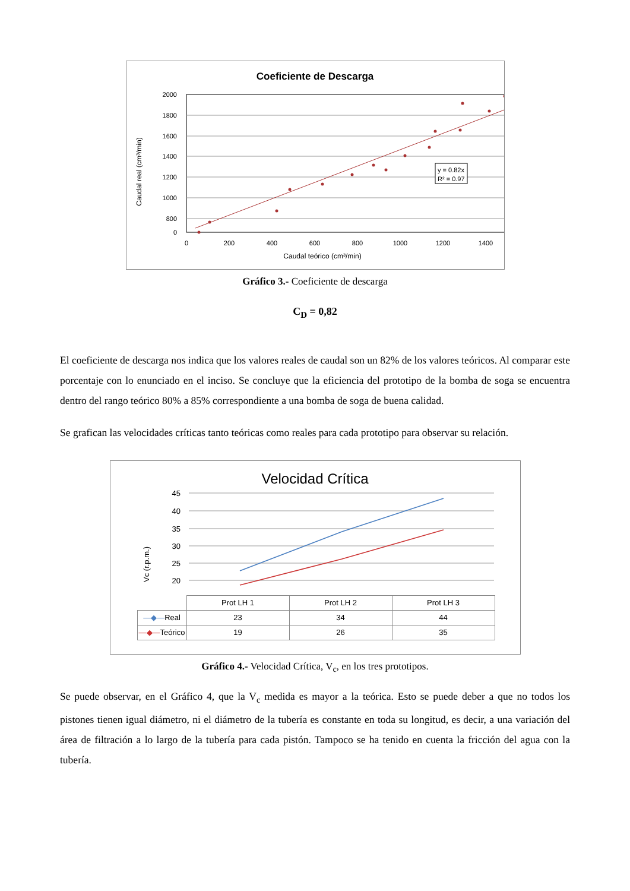Coeficiente de Descarga
y = 0.82x
R² = 0.97
2000
1800
1600
1400
1200
1000
800
0
0
200
400
600
800
1000
1200
1400
Caudal teórico (cm³/min)
Caudal real (cm³/min)
Gráfico 3.- Coeficiente de descarga
C<sub>D</sub> = 0,82
El coeficiente de descarga nos indica que los valores reales de caudal son un 82% de los valores teóricos. Al comparar este porcentaje con lo enunciado en el inciso. Se concluye que la eficiencia del prototipo de la bomba de soga se encuentra dentro del rango teórico 80% a 85% correspondiente a una bomba de soga de buena calidad.
Se grafican las velocidades críticas tanto teóricas como reales para cada prototipo para observar su relación.
Velocidad Crítica
45
40
35
30
25
20
Vc (r.p.m.)
| | Prot LH 1 | Prot LH 2 | Prot LH 3 |
| —◆— Real | 23 | 34 | 44 |
| —◆— Teórico | 19 | 26 | 35 |
Gráfico 4.- Velocidad Crítica, V<sub>c</sub>, en los tres prototipos.
Se puede observar, en el Gráfico 4, que la V<sub>c</sub> medida es mayor a la teórica. Esto se puede deber a que no todos los pistones tienen igual diámetro, ni el diámetro de la tubería es constante en toda su longitud, es decir, a una variación del área de filtración a lo largo de la tubería para cada pistón. Tampoco se ha tenido en cuenta la fricción del agua con la tubería.